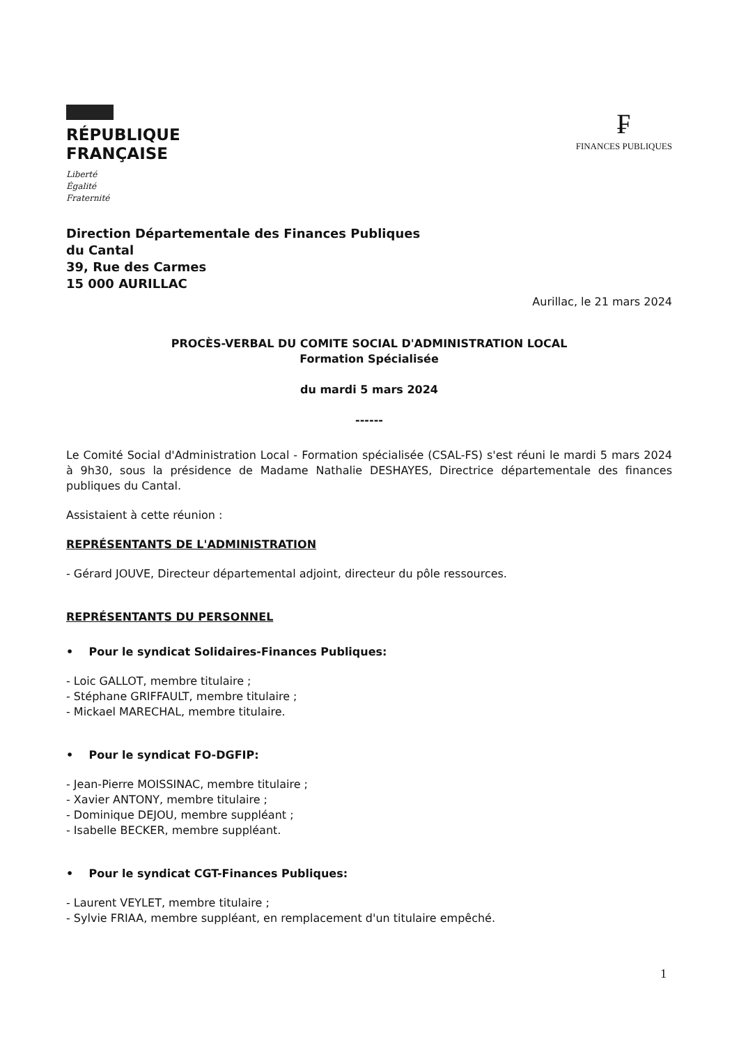RÉPUBLIQUE
FRANÇAISE
Liberté
Égalité
Fraternité
₣
FINANCES PUBLIQUES
Direction Départementale des Finances Publiques
du Cantal
39, Rue des Carmes
15 000 AURILLAC
Aurillac, le 21 mars 2024
PROCÈS-VERBAL DU COMITE SOCIAL D'ADMINISTRATION LOCAL
Formation Spécialisée
du mardi 5 mars 2024
------
Le Comité Social d'Administration Local - Formation spécialisée (CSAL-FS) s'est réuni le mardi 5 mars 2024 à 9h30, sous la présidence de Madame Nathalie DESHAYES, Directrice départementale des finances publiques du Cantal.
Assistaient à cette réunion :
REPRÉSENTANTS DE L'ADMINISTRATION
- Gérard JOUVE, Directeur départemental adjoint, directeur du pôle ressources.
REPRÉSENTANTS DU PERSONNEL
• Pour le syndicat Solidaires-Finances Publiques:
- Loic GALLOT, membre titulaire ;
- Stéphane GRIFFAULT, membre titulaire ;
- Mickael MARECHAL, membre titulaire.
• Pour le syndicat FO-DGFIP:
- Jean-Pierre MOISSINAC, membre titulaire ;
- Xavier ANTONY, membre titulaire ;
- Dominique DEJOU, membre suppléant ;
- Isabelle BECKER, membre suppléant.
• Pour le syndicat CGT-Finances Publiques:
- Laurent VEYLET, membre titulaire ;
- Sylvie FRIAA, membre suppléant, en remplacement d'un titulaire empêché.
1